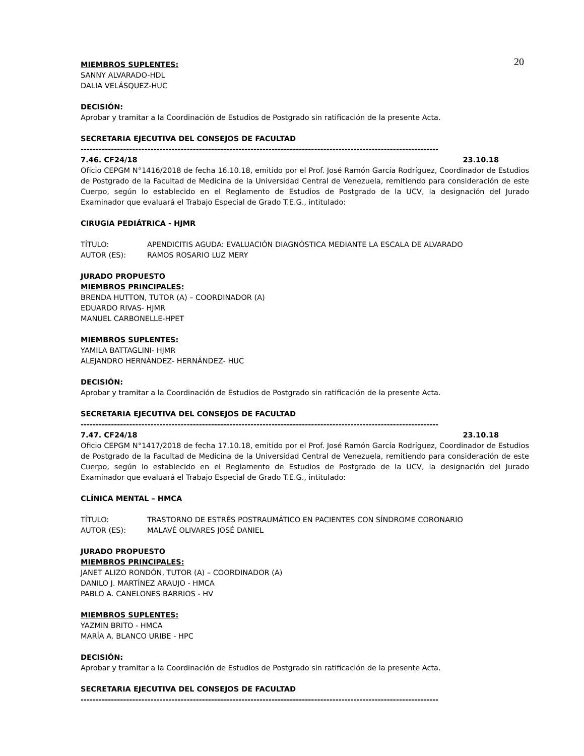20
MIEMBROS SUPLENTES:
SANNY ALVARADO-HDL
DALIA VELÁSQUEZ-HUC
DECISIÓN:
Aprobar y tramitar a la Coordinación de Estudios de Postgrado sin ratificación de la presente Acta.
SECRETARIA EJECUTIVA DEL CONSEJOS DE FACULTAD
----------------------------------------------------------------------------------------------------------------------
7.46. CF24/18 23.10.18
Oficio CEPGM N°1416/2018 de fecha 16.10.18, emitido por el Prof. José Ramón García Rodríguez, Coordinador de Estudios de Postgrado de la Facultad de Medicina de la Universidad Central de Venezuela, remitiendo para consideración de este Cuerpo, según lo establecido en el Reglamento de Estudios de Postgrado de la UCV, la designación del Jurado Examinador que evaluará el Trabajo Especial de Grado T.E.G., intitulado:
CIRUGIA PEDIÁTRICA - HJMR
TÍTULO: APENDICITIS AGUDA: EVALUACIÓN DIAGNÓSTICA MEDIANTE LA ESCALA DE ALVARADO
AUTOR (ES): RAMOS ROSARIO LUZ MERY
JURADO PROPUESTO
MIEMBROS PRINCIPALES:
BRENDA HUTTON, TUTOR (A) – COORDINADOR (A)
EDUARDO RIVAS- HJMR
MANUEL CARBONELLE-HPET
MIEMBROS SUPLENTES:
YAMILA BATTAGLINI- HJMR
ALEJANDRO HERNÁNDEZ- HERNÁNDEZ- HUC
DECISIÓN:
Aprobar y tramitar a la Coordinación de Estudios de Postgrado sin ratificación de la presente Acta.
SECRETARIA EJECUTIVA DEL CONSEJOS DE FACULTAD
----------------------------------------------------------------------------------------------------------------------
7.47. CF24/18 23.10.18
Oficio CEPGM N°1417/2018 de fecha 17.10.18, emitido por el Prof. José Ramón García Rodríguez, Coordinador de Estudios de Postgrado de la Facultad de Medicina de la Universidad Central de Venezuela, remitiendo para consideración de este Cuerpo, según lo establecido en el Reglamento de Estudios de Postgrado de la UCV, la designación del Jurado Examinador que evaluará el Trabajo Especial de Grado T.E.G., intitulado:
CLÍNICA MENTAL – HMCA
TÍTULO: TRASTORNO DE ESTRÉS POSTRAUMÁTICO EN PACIENTES CON SÍNDROME CORONARIO
AUTOR (ES): MALAVÉ OLIVARES JOSÉ DANIEL
JURADO PROPUESTO
MIEMBROS PRINCIPALES:
JANET ALIZO RONDÓN, TUTOR (A) – COORDINADOR (A)
DANILO J. MARTÍNEZ ARAUJO - HMCA
PABLO A. CANELONES BARRIOS - HV
MIEMBROS SUPLENTES:
YAZMIN BRITO - HMCA
MARÍA A. BLANCO URIBE - HPC
DECISIÓN:
Aprobar y tramitar a la Coordinación de Estudios de Postgrado sin ratificación de la presente Acta.
SECRETARIA EJECUTIVA DEL CONSEJOS DE FACULTAD
----------------------------------------------------------------------------------------------------------------------